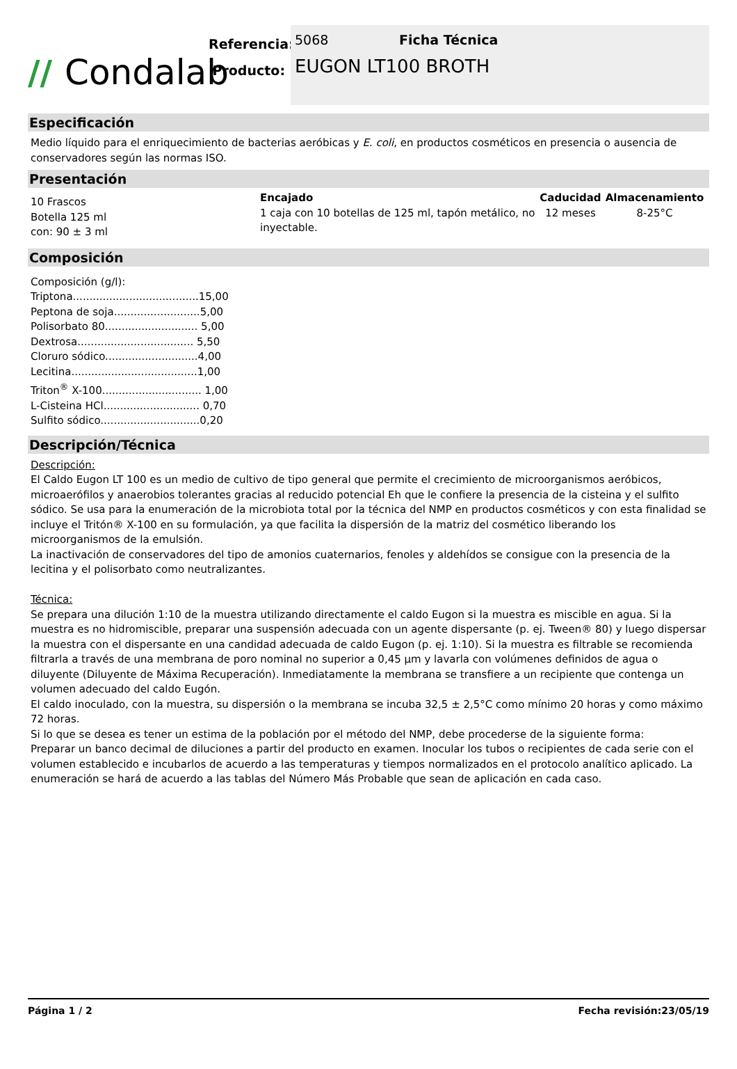// Condalab
Referencia:
Producto:
5068 Ficha Técnica
EUGON LT100 BROTH
Especificación
Medio líquido para el enriquecimiento de bacterias aeróbicas y E. coli, en productos cosméticos en presencia o ausencia de conservadores según las normas ISO.
Presentación
| 10 Frascos Botella 125 ml con: 90 ± 3 ml | Encajado 1 caja con 10 botellas de 125 ml, tapón metálico, no inyectable. | Caducidad 12 meses | Almacenamiento 8-25°C |
Composición
Composición (g/l):
Triptona......................................15,00
Peptona de soja..........................5,00
Polisorbato 80............................ 5,00
Dextrosa................................... 5,50
Cloruro sódico............................4,00
Lecitina......................................1,00
Triton<sup>®</sup> X-100.............................. 1,00
L-Cisteina HCl............................. 0,70
Sulfito sódico..............................0,20
Descripción/Técnica
Descripción:
El Caldo Eugon LT 100 es un medio de cultivo de tipo general que permite el crecimiento de microorganismos aeróbicos, microaerófilos y anaerobios tolerantes gracias al reducido potencial Eh que le confiere la presencia de la cisteina y el sulfito sódico. Se usa para la enumeración de la microbiota total por la técnica del NMP en productos cosméticos y con esta finalidad se incluye el Tritón® X-100 en su formulación, ya que facilita la dispersión de la matriz del cosmético liberando los microorganismos de la emulsión.
La inactivación de conservadores del tipo de amonios cuaternarios, fenoles y aldehídos se consigue con la presencia de la lecitina y el polisorbato como neutralizantes.
Técnica:
Se prepara una dilución 1:10 de la muestra utilizando directamente el caldo Eugon si la muestra es miscible en agua. Si la muestra es no hidromiscible, preparar una suspensión adecuada con un agente dispersante (p. ej. Tween® 80) y luego dispersar la muestra con el dispersante en una candidad adecuada de caldo Eugon (p. ej. 1:10). Si la muestra es filtrable se recomienda filtrarla a través de una membrana de poro nominal no superior a 0,45 µm y lavarla con volúmenes definidos de agua o diluyente (Diluyente de Máxima Recuperación). Inmediatamente la membrana se transfiere a un recipiente que contenga un volumen adecuado del caldo Eugón.
El caldo inoculado, con la muestra, su dispersión o la membrana se incuba 32,5 ± 2,5°C como mínimo 20 horas y como máximo 72 horas.
Si lo que se desea es tener un estima de la población por el método del NMP, debe procederse de la siguiente forma:
Preparar un banco decimal de diluciones a partir del producto en examen. Inocular los tubos o recipientes de cada serie con el volumen establecido e incubarlos de acuerdo a las temperaturas y tiempos normalizados en el protocolo analítico aplicado. La enumeración se hará de acuerdo a las tablas del Número Más Probable que sean de aplicación en cada caso.
Página 1 / 2 Fecha revisión:23/05/19